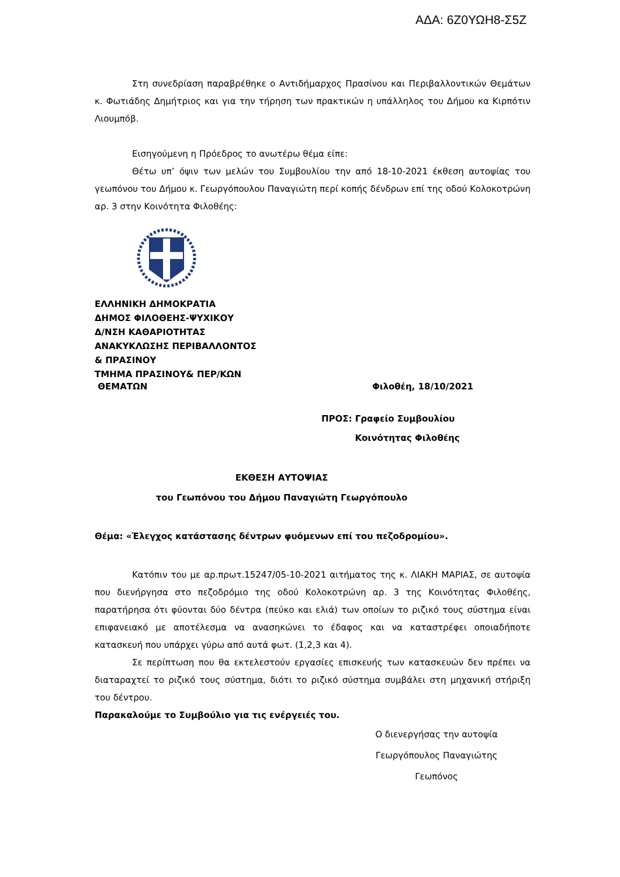ΑΔΑ: 6Ζ0ΥΩΗ8-Σ5Ζ
Στη συνεδρίαση παραβρέθηκε ο Αντιδήμαρχος Πρασίνου και Περιβαλλοντικών Θεμάτων κ. Φωτιάδης Δημήτριος και για την τήρηση των πρακτικών η υπάλληλος του Δήμου κα Κιρπότιν Λιουμπόβ.
Εισηγούμενη η Πρόεδρος το ανωτέρω θέμα είπε:
Θέτω υπ’ όψιν των μελών του Συμβουλίου την από 18-10-2021 έκθεση αυτοψίας του γεωπόνου του Δήμου κ. Γεωργόπουλου Παναγιώτη περί κοπής δένδρων επί της οδού Κολοκοτρώνη αρ. 3 στην Κοινότητα Φιλοθέης:
ΕΛΛΗΝΙΚΗ ΔΗΜΟΚΡΑΤΙΑ
ΔΗΜΟΣ ΦΙΛΟΘΕΗΣ-ΨΥΧΙΚΟΥ
Δ/ΝΣΗ ΚΑΘΑΡΙΟΤΗΤΑΣ
ΑΝΑΚΥΚΛΩΣΗΣ ΠΕΡΙΒΑΛΛΟΝΤΟΣ
& ΠΡΑΣΙΝΟΥ
ΤΜΗΜΑ ΠΡΑΣΙΝΟΥ& ΠΕΡ/ΚΩΝ
ΘΕΜΑΤΩΝ Φιλοθέη, 18/10/2021
ΠΡΟΣ: Γραφείο Συμβουλίου
Κοινότητας Φιλοθέης
ΕΚΘΕΣΗ ΑΥΤΟΨΙΑΣ
του Γεωπόνου του Δήμου Παναγιώτη Γεωργόπουλο
Θέμα: «Έλεγχος κατάστασης δέντρων φυόμενων επί του πεζοδρομίου».
Κατόπιν του με αρ.πρωτ.15247/05-10-2021 αιτήματος της κ. ΛΙΑΚΗ ΜΑΡΙΑΣ, σε αυτοψία που διενήργησα στο πεζοδρόμιο της οδού Κολοκοτρώνη αρ. 3 της Κοινότητας Φιλοθέης, παρατήρησα ότι φύονται δύο δέντρα (πεύκο και ελιά) των οποίων το ριζικό τους σύστημα είναι επιφανειακό με αποτέλεσμα να ανασηκώνει το έδαφος και να καταστρέφει οποιαδήποτε κατασκευή που υπάρχει γύρω από αυτά φωτ. (1,2,3 και 4).
Σε περίπτωση που θα εκτελεστούν εργασίες επισκευής των κατασκευών δεν πρέπει να διαταραχτεί το ριζικό τους σύστημα, διότι το ριζικό σύστημα συμβάλει στη μηχανική στήριξη του δέντρου.
Παρακαλούμε το Συμβούλιο για τις ενέργειές του.
Ο διενεργήσας την αυτοψία
Γεωργόπουλος Παναγιώτης
Γεωπόνος